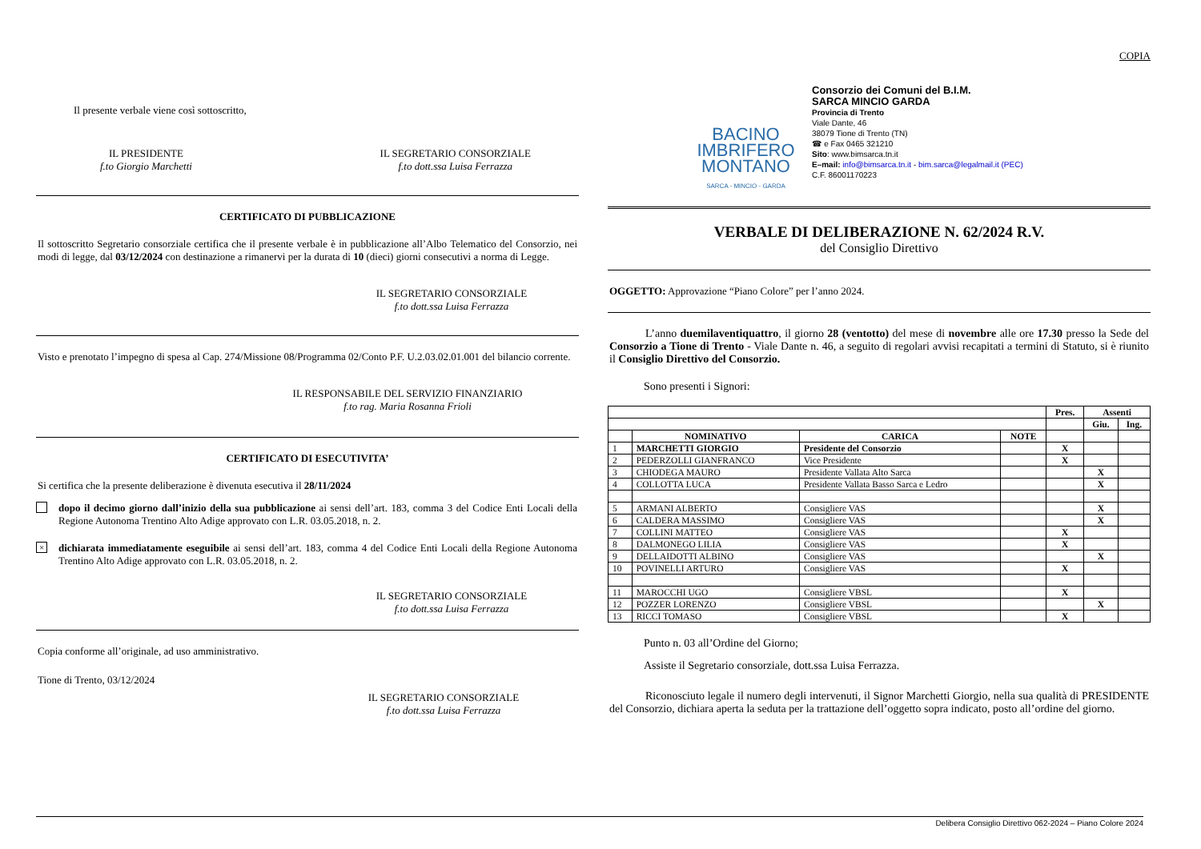Il presente verbale viene così sottoscritto,
IL PRESIDENTE
f.to Giorgio Marchetti
IL SEGRETARIO CONSORZIALE
f.to dott.ssa Luisa Ferrazza
CERTIFICATO DI PUBBLICAZIONE
Il sottoscritto Segretario consorziale certifica che il presente verbale è in pubblicazione all’Albo Telematico del Consorzio, nei modi di legge, dal 03/12/2024 con destinazione a rimanervi per la durata di 10 (dieci) giorni consecutivi a norma di Legge.
IL SEGRETARIO CONSORZIALE
f.to dott.ssa Luisa Ferrazza
Visto e prenotato l’impegno di spesa al Cap. 274/Missione 08/Programma 02/Conto P.F. U.2.03.02.01.001 del bilancio corrente.
IL RESPONSABILE DEL SERVIZIO FINANZIARIO
f.to rag. Maria Rosanna Frioli
CERTIFICATO DI ESECUTIVITA’
Si certifica che la presente deliberazione è divenuta esecutiva il 28/11/2024
dopo il decimo giorno dall’inizio della sua pubblicazione ai sensi dell’art. 183, comma 3 del Codice Enti Locali della Regione Autonoma Trentino Alto Adige approvato con L.R. 03.05.2018, n. 2.
×
dichiarata immediatamente eseguibile ai sensi dell’art. 183, comma 4 del Codice Enti Locali della Regione Autonoma Trentino Alto Adige approvato con L.R. 03.05.2018, n. 2.
IL SEGRETARIO CONSORZIALE
f.to dott.ssa Luisa Ferrazza
Copia conforme all’originale, ad uso amministrativo.
Tione di Trento, 03/12/2024
IL SEGRETARIO CONSORZIALE
f.to dott.ssa Luisa Ferrazza
COPIA
BACINO
IMBRIFERO
MONTANO
SARCA - MINCIO - GARDA
Consorzio dei Comuni del B.I.M.
SARCA MINCIO GARDA
Provincia di Trento
Viale Dante, 46
38079 Tione di Trento (TN)
☎ e Fax 0465 321210
Sito: www.bimsarca.tn.it
E–mail: info@bimsarca.tn.it - bim.sarca@legalmail.it (PEC)
C.F. 86001170223
VERBALE DI DELIBERAZIONE N. 62/2024 R.V.
del Consiglio Direttivo
OGGETTO: Approvazione “Piano Colore” per l’anno 2024.
L’anno duemilaventiquattro, il giorno 28 (ventotto) del mese di novembre alle ore 17.30 presso la Sede del Consorzio a Tione di Trento - Viale Dante n. 46, a seguito di regolari avvisi recapitati a termini di Statuto, si è riunito il Consiglio Direttivo del Consorzio.
Sono presenti i Signori:
| | | | | Pres. | Assenti | |
| | | | | | Giu. | Ing. |
| | NOMINATIVO | CARICA | NOTE | | | |
| 1 | MARCHETTI GIORGIO | Presidente del Consorzio | | X | | |
| 2 | PEDERZOLLI GIANFRANCO | Vice Presidente | | X | | |
| 3 | CHIODEGA MAURO | Presidente Vallata Alto Sarca | | | X | |
| 4 | COLLOTTA LUCA | Presidente Vallata Basso Sarca e Ledro | | | X | |
| 5 | ARMANI ALBERTO | Consigliere VAS | | | X | |
| 6 | CALDERA MASSIMO | Consigliere VAS | | | X | |
| 7 | COLLINI MATTEO | Consigliere VAS | | X | | |
| 8 | DALMONEGO LILIA | Consigliere VAS | | X | | |
| 9 | DELLAIDOTTI ALBINO | Consigliere VAS | | | X | |
| 10 | POVINELLI ARTURO | Consigliere VAS | | X | | |
| 11 | MAROCCHI UGO | Consigliere VBSL | | X | | |
| 12 | POZZER LORENZO | Consigliere VBSL | | | X | |
| 13 | RICCI TOMASO | Consigliere VBSL | | X | | |
Punto n. 03 all’Ordine del Giorno;
Assiste il Segretario consorziale, dott.ssa Luisa Ferrazza.
Riconosciuto legale il numero degli intervenuti, il Signor Marchetti Giorgio, nella sua qualità di PRESIDENTE del Consorzio, dichiara aperta la seduta per la trattazione dell’oggetto sopra indicato, posto all’ordine del giorno.
Delibera Consiglio Direttivo 062-2024 – Piano Colore 2024